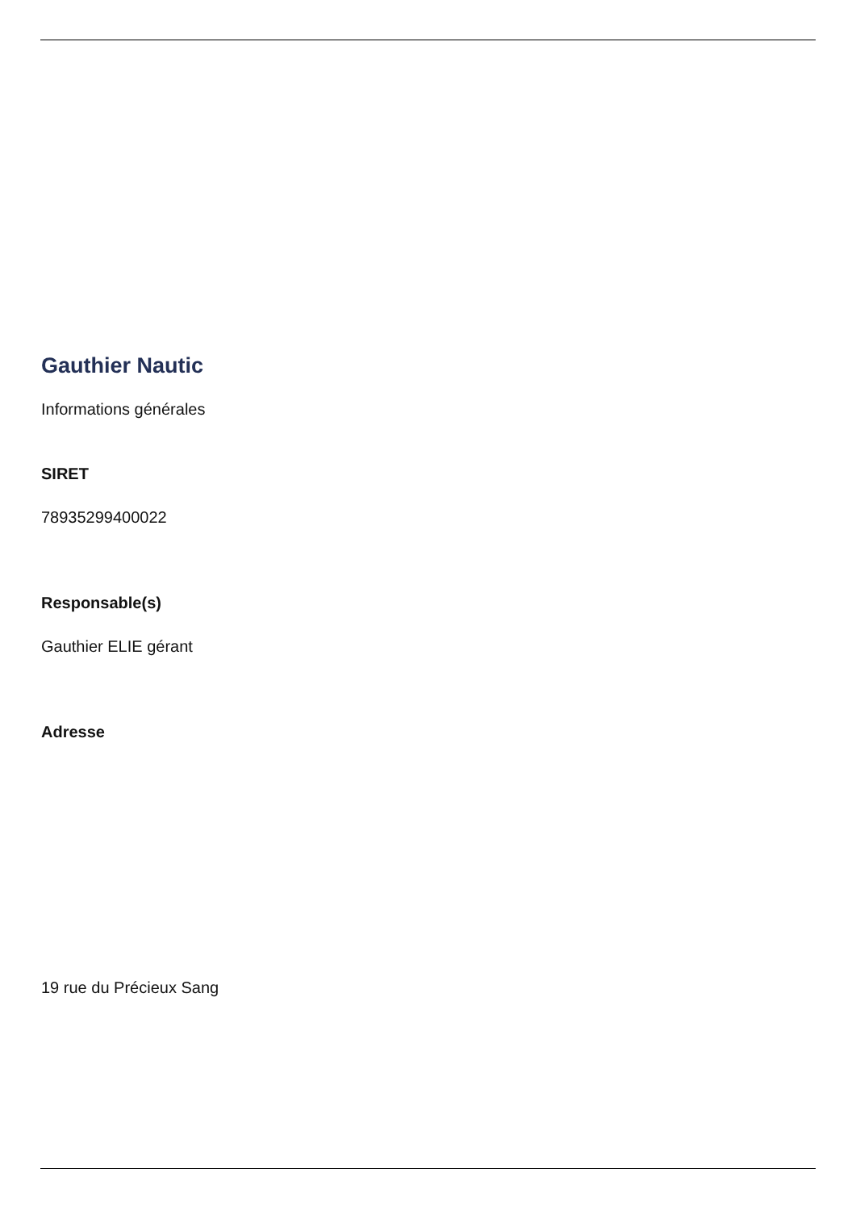Gauthier Nautic
Informations générales
SIRET
78935299400022
Responsable(s)
Gauthier ELIE gérant
Adresse
19 rue du Précieux Sang